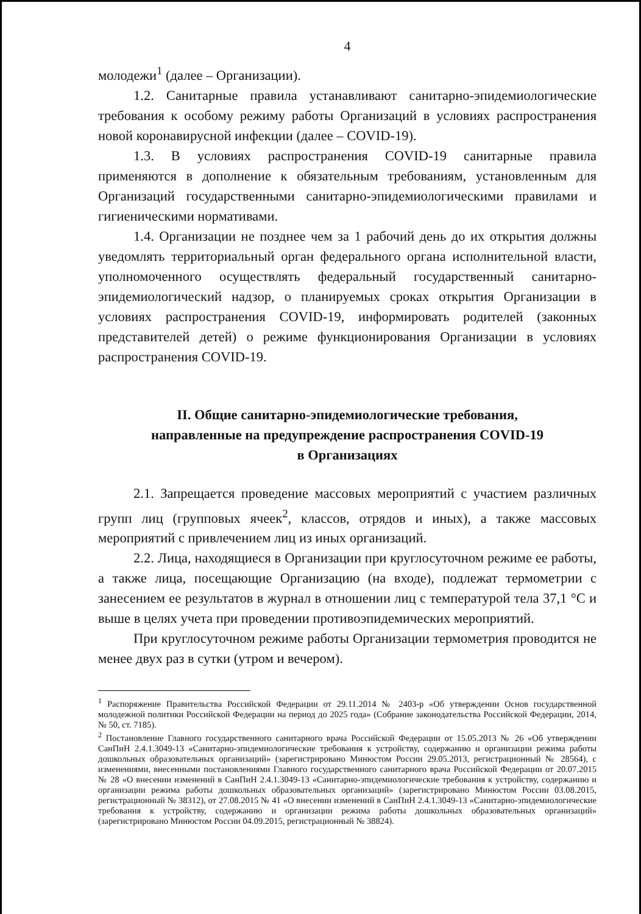4
молодежи<sup>1</sup> (далее – Организации).
1.2. Санитарные правила устанавливают санитарно-эпидемиологические требования к особому режиму работы Организаций в условиях распространения новой коронавирусной инфекции (далее – COVID-19).
1.3. В условиях распространения COVID-19 санитарные правила применяются в дополнение к обязательным требованиям, установленным для Организаций государственными санитарно-эпидемиологическими правилами и гигиеническими нормативами.
1.4. Организации не позднее чем за 1 рабочий день до их открытия должны уведомлять территориальный орган федерального органа исполнительной власти, уполномоченного осуществлять федеральный государственный санитарно-эпидемиологический надзор, о планируемых сроках открытия Организации в условиях распространения COVID-19, информировать родителей (законных представителей детей) о режиме функционирования Организации в условиях распространения COVID-19.
II. Общие санитарно-эпидемиологические требования,
направленные на предупреждение распространения COVID-19
в Организациях
2.1. Запрещается проведение массовых мероприятий с участием различных групп лиц (групповых ячеек<sup>2</sup>, классов, отрядов и иных), а также массовых мероприятий с привлечением лиц из иных организаций.
2.2. Лица, находящиеся в Организации при круглосуточном режиме ее работы, а также лица, посещающие Организацию (на входе), подлежат термометрии с занесением ее результатов в журнал в отношении лиц с температурой тела 37,1 °С и выше в целях учета при проведении противоэпидемических мероприятий.
При круглосуточном режиме работы Организации термометрия проводится не менее двух раз в сутки (утром и вечером).
<sup>1</sup> Распоряжение Правительства Российской Федерации от 29.11.2014 № 2403-р «Об утверждении Основ государственной молодежной политики Российской Федерации на период до 2025 года» (Собрание законодательства Российской Федерации, 2014, № 50, ст. 7185).
<sup>2</sup> Постановление Главного государственного санитарного врача Российской Федерации от 15.05.2013 № 26 «Об утверждении СанПиН 2.4.1.3049-13 «Санитарно-эпидемиологические требования к устройству, содержанию и организации режима работы дошкольных образовательных организаций» (зарегистрировано Минюстом России 29.05.2013, регистрационный № 28564), с изменениями, внесенными постановлениями Главного государственного санитарного врача Российской Федерации от 20.07.2015 № 28 «О внесении изменений в СанПиН 2.4.1.3049-13 «Санитарно-эпидемиологические требования к устройству, содержанию и организации режима работы дошкольных образовательных организаций» (зарегистрировано Минюстом России 03.08.2015, регистрационный № 38312), от 27.08.2015 № 41 «О внесении изменений в СанПиН 2.4.1.3049-13 «Санитарно-эпидемиологические требования к устройству, содержанию и организации режима работы дошкольных образовательных организаций» (зарегистрировано Минюстом России 04.09.2015, регистрационный № 38824).